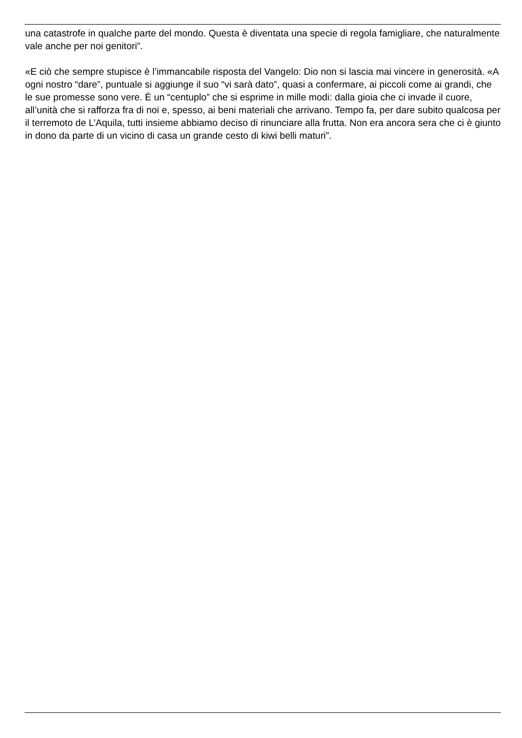una catastrofe in qualche parte del mondo. Questa è diventata una specie di regola famigliare, che naturalmente vale anche per noi genitori”.
«E ciò che sempre stupisce è l’immancabile risposta del Vangelo: Dio non si lascia mai vincere in generosità. «A ogni nostro “dare”, puntuale si aggiunge il suo “vi sarà dato”, quasi a confermare, ai piccoli come ai grandi, che le sue promesse sono vere. È un “centuplo” che si esprime in mille modi: dalla gioia che ci invade il cuore, all’unità che si rafforza fra di noi e, spesso, ai beni materiali che arrivano. Tempo fa, per dare subito qualcosa per il terremoto de L’Aquila, tutti insieme abbiamo deciso di rinunciare alla frutta. Non era ancora sera che ci è giunto in dono da parte di un vicino di casa un grande cesto di kiwi belli maturi”.